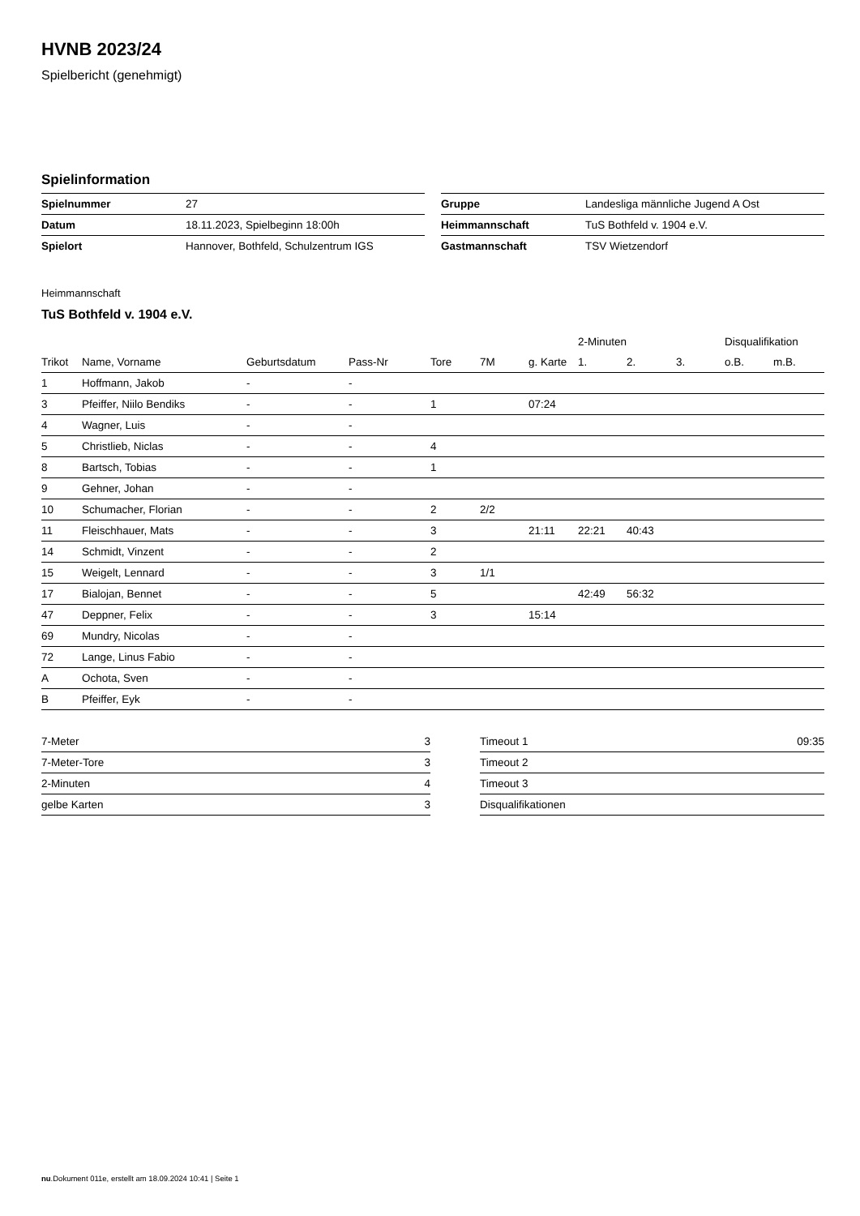HVNB 2023/24
Spielbericht (genehmigt)
Spielinformation
| Spielnummer | 27 |
| Datum | 18.11.2023, Spielbeginn 18:00h |
| Spielort | Hannover, Bothfeld, Schulzentrum IGS |
| Gruppe | Landesliga männliche Jugend A Ost |
| Heimmannschaft | TuS Bothfeld v. 1904 e.V. |
| Gastmannschaft | TSV Wietzendorf |
Heimmannschaft
TuS Bothfeld v. 1904 e.V.
| | | | | | | | 2-Minuten | | | Disqualifikation | |
| --- | --- | --- | --- | --- | --- | --- | --- | --- | --- | --- | --- |
| Trikot | Name, Vorname | Geburtsdatum | Pass-Nr | Tore | 7M | g. Karte | 1. | 2. | 3. | o.B. | m.B. |
| 1 | Hoffmann, Jakob | - | - | | | | | | | | |
| 3 | Pfeiffer, Niilo Bendiks | - | - | 1 | | 07:24 | | | | | |
| 4 | Wagner, Luis | - | - | | | | | | | | |
| 5 | Christlieb, Niclas | - | - | 4 | | | | | | | |
| 8 | Bartsch, Tobias | - | - | 1 | | | | | | | |
| 9 | Gehner, Johan | - | - | | | | | | | | |
| 10 | Schumacher, Florian | - | - | 2 | 2/2 | | | | | | |
| 11 | Fleischhauer, Mats | - | - | 3 | | 21:11 | 22:21 | 40:43 | | | |
| 14 | Schmidt, Vinzent | - | - | 2 | | | | | | | |
| 15 | Weigelt, Lennard | - | - | 3 | 1/1 | | | | | | |
| 17 | Bialojan, Bennet | - | - | 5 | | | 42:49 | 56:32 | | | |
| 47 | Deppner, Felix | - | - | 3 | | 15:14 | | | | | |
| 69 | Mundry, Nicolas | - | - | | | | | | | | |
| 72 | Lange, Linus Fabio | - | - | | | | | | | | |
| A | Ochota, Sven | - | - | | | | | | | | |
| B | Pfeiffer, Eyk | - | - | | | | | | | | |
| 7-Meter | 3 |
| 7-Meter-Tore | 3 |
| 2-Minuten | 4 |
| gelbe Karten | 3 |
| Timeout 1 | 09:35 |
| Timeout 2 | |
| Timeout 3 | |
| Disqualifikationen | |
nu.Dokument 011e, erstellt am 18.09.2024 10:41 | Seite 1